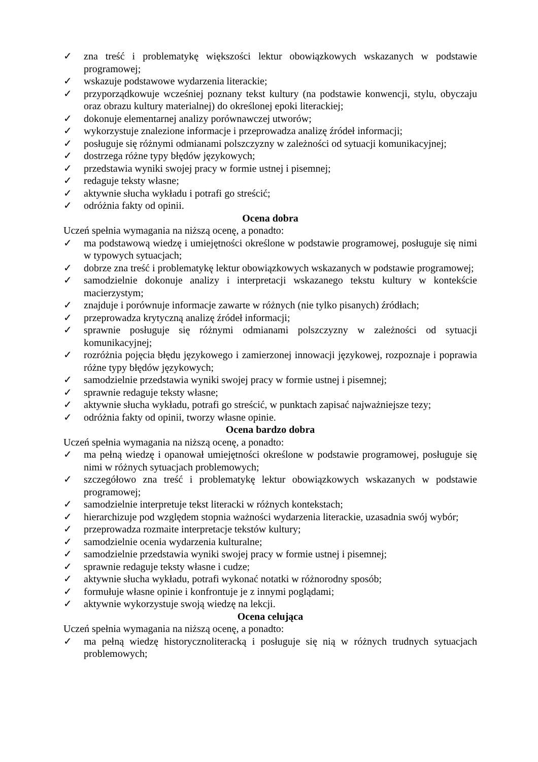✓ zna treść i problematykę większości lektur obowiązkowych wskazanych w podstawie programowej;
✓ wskazuje podstawowe wydarzenia literackie;
✓ przyporządkowuje wcześniej poznany tekst kultury (na podstawie konwencji, stylu, obyczaju oraz obrazu kultury materialnej) do określonej epoki literackiej;
✓ dokonuje elementarnej analizy porównawczej utworów;
✓ wykorzystuje znalezione informacje i przeprowadza analizę źródeł informacji;
✓ posługuje się różnymi odmianami polszczyzny w zależności od sytuacji komunikacyjnej;
✓ dostrzega różne typy błędów językowych;
✓ przedstawia wyniki swojej pracy w formie ustnej i pisemnej;
✓ redaguje teksty własne;
✓ aktywnie słucha wykładu i potrafi go streścić;
✓ odróżnia fakty od opinii.
Ocena dobra
Uczeń spełnia wymagania na niższą ocenę, a ponadto:
✓ ma podstawową wiedzę i umiejętności określone w podstawie programowej, posługuje się nimi w typowych sytuacjach;
✓ dobrze zna treść i problematykę lektur obowiązkowych wskazanych w podstawie programowej;
✓ samodzielnie dokonuje analizy i interpretacji wskazanego tekstu kultury w kontekście macierzystym;
✓ znajduje i porównuje informacje zawarte w różnych (nie tylko pisanych) źródłach;
✓ przeprowadza krytyczną analizę źródeł informacji;
✓ sprawnie posługuje się różnymi odmianami polszczyzny w zależności od sytuacji komunikacyjnej;
✓ rozróżnia pojęcia błędu językowego i zamierzonej innowacji językowej, rozpoznaje i poprawia różne typy błędów językowych;
✓ samodzielnie przedstawia wyniki swojej pracy w formie ustnej i pisemnej;
✓ sprawnie redaguje teksty własne;
✓ aktywnie słucha wykładu, potrafi go streścić, w punktach zapisać najważniejsze tezy;
✓ odróżnia fakty od opinii, tworzy własne opinie.
Ocena bardzo dobra
Uczeń spełnia wymagania na niższą ocenę, a ponadto:
✓ ma pełną wiedzę i opanował umiejętności określone w podstawie programowej, posługuje się nimi w różnych sytuacjach problemowych;
✓ szczegółowo zna treść i problematykę lektur obowiązkowych wskazanych w podstawie programowej;
✓ samodzielnie interpretuje tekst literacki w różnych kontekstach;
✓ hierarchizuje pod względem stopnia ważności wydarzenia literackie, uzasadnia swój wybór;
✓ przeprowadza rozmaite interpretacje tekstów kultury;
✓ samodzielnie ocenia wydarzenia kulturalne;
✓ samodzielnie przedstawia wyniki swojej pracy w formie ustnej i pisemnej;
✓ sprawnie redaguje teksty własne i cudze;
✓ aktywnie słucha wykładu, potrafi wykonać notatki w różnorodny sposób;
✓ formułuje własne opinie i konfrontuje je z innymi poglądami;
✓ aktywnie wykorzystuje swoją wiedzę na lekcji.
Ocena celująca
Uczeń spełnia wymagania na niższą ocenę, a ponadto:
✓ ma pełną wiedzę historycznoliteracką i posługuje się nią w różnych trudnych sytuacjach problemowych;